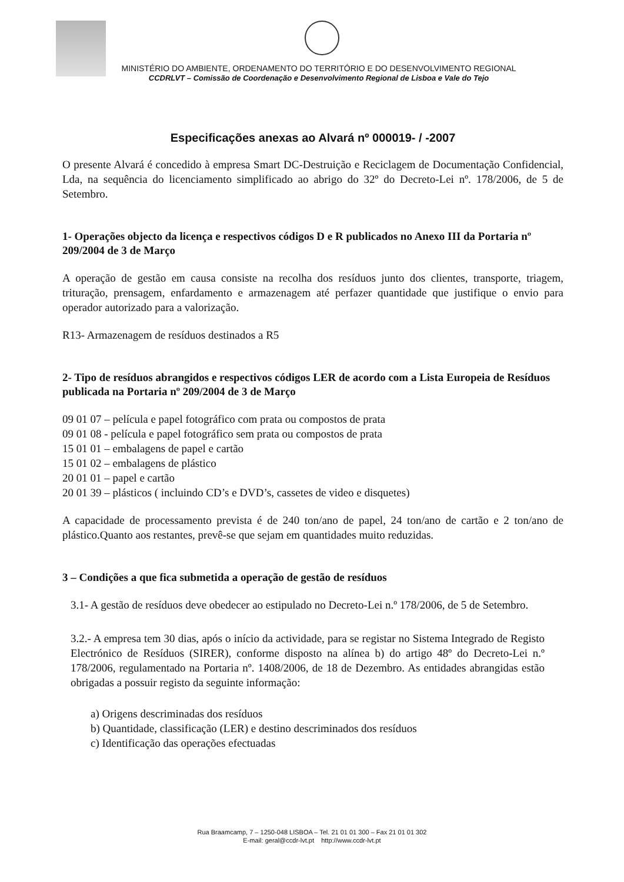MINISTÉRIO DO AMBIENTE, ORDENAMENTO DO TERRITÓRIO E DO DESENVOLVIMENTO REGIONAL
CCDRLVT – Comissão de Coordenação e Desenvolvimento Regional de Lisboa e Vale do Tejo
Especificações anexas ao Alvará nº 000019- / -2007
O presente Alvará é concedido à empresa Smart DC-Destruição e Reciclagem de Documentação Confidencial, Lda, na sequência do licenciamento simplificado ao abrigo do 32º do Decreto-Lei nº. 178/2006, de 5 de Setembro.
1- Operações objecto da licença e respectivos códigos D e R publicados no Anexo III da Portaria nº 209/2004 de 3 de Março
A operação de gestão em causa consiste na recolha dos resíduos junto dos clientes, transporte, triagem, trituração, prensagem, enfardamento e armazenagem até perfazer quantidade que justifique o envio para operador autorizado para a valorização.
R13- Armazenagem de resíduos destinados a R5
2- Tipo de resíduos abrangidos e respectivos códigos LER de acordo com a Lista Europeia de Resíduos publicada na Portaria nº 209/2004 de 3 de Março
09 01 07 – película e papel fotográfico com prata ou compostos de prata
09 01 08 - película e papel fotográfico sem prata ou compostos de prata
15 01 01 – embalagens de papel e cartão
15 01 02 – embalagens de plástico
20 01 01 – papel e cartão
20 01 39 – plásticos ( incluindo CD’s e DVD’s, cassetes de video e disquetes)
A capacidade de processamento prevista é de 240 ton/ano de papel, 24 ton/ano de cartão e 2 ton/ano de plástico.Quanto aos restantes, prevê-se que sejam em quantidades muito reduzidas.
3 – Condições a que fica submetida a operação de gestão de resíduos
3.1- A gestão de resíduos deve obedecer ao estipulado no Decreto-Lei n.º 178/2006, de 5 de Setembro.
3.2.- A empresa tem 30 dias, após o início da actividade, para se registar no Sistema Integrado de Registo Electrónico de Resíduos (SIRER), conforme disposto na alínea b) do artigo 48º do Decreto-Lei n.º 178/2006, regulamentado na Portaria nº. 1408/2006, de 18 de Dezembro. As entidades abrangidas estão obrigadas a possuir registo da seguinte informação:
a) Origens descriminadas dos resíduos
b) Quantidade, classificação (LER) e destino descriminados dos resíduos
c) Identificação das operações efectuadas
Rua Braamcamp, 7 – 1250-048 LISBOA – Tel. 21 01 01 300 – Fax 21 01 01 302
E-mail: geral@ccdr-lvt.pt http://www.ccdr-lvt.pt